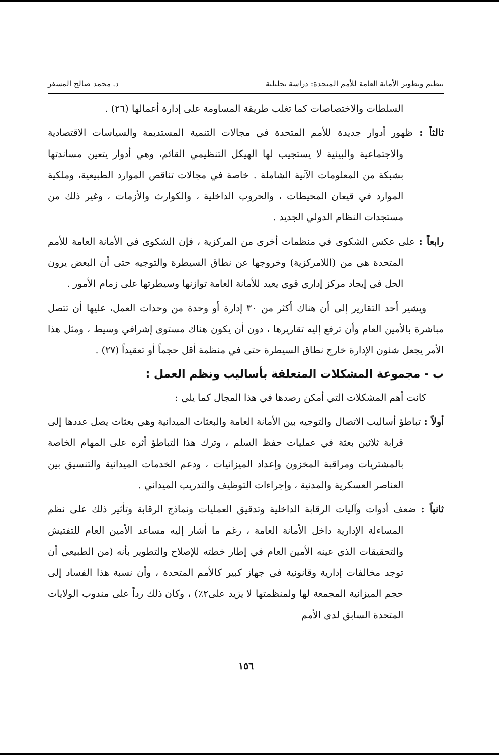تنظيم وتطوير الأمانة العامة للأمم المتحدة: دراسة تحليلية د. محمد صالح المسفر
السلطات والاختصاصات كما تغلب طريقة المساومة على إدارة أعمالها (٢٦) .
ثالثاً : ظهور أدوار جديدة للأمم المتحدة في مجالات التنمية المستديمة والسياسات الاقتصادية والاجتماعية والبيئية لا يستجيب لها الهيكل التنظيمي القائم، وهي أدوار يتعين مساندتها بشبكة من المعلومات الآنية الشاملة . خاصة في مجالات تناقص الموارد الطبيعية، وملكية الموارد في قيعان المحيطات ، والحروب الداخلية ، والكوارث والأزمات ، وغير ذلك من مستجدات النظام الدولي الجديد .
رابعاً : على عكس الشكوى في منظمات أخرى من المركزية ، فإن الشكوى في الأمانة العامة للأمم المتحدة هي من (اللامركزية) وخروجها عن نطاق السيطرة والتوجيه حتى أن البعض يرون الحل في إيجاد مركز إداري قوي يعيد للأمانة العامة توازنها وسيطرتها على زمام الأمور .
ويشير أحد التقارير إلى أن هناك أكثر من ٣٠ إدارة أو وحدة من وحدات العمل، عليها أن تتصل مباشرة بالأمين العام وأن ترفع إليه تقاريرها ، دون أن يكون هناك مستوى إشرافي وسيط ، ومثل هذا الأمر يجعل شئون الإدارة خارج نطاق السيطرة حتى في منظمة أقل حجماً أو تعقيداً (٢٧) .
ب - مجموعة المشكلات المتعلقة بأساليب ونظم العمل :
كانت أهم المشكلات التي أمكن رصدها في هذا المجال كما يلي :
أولاً : تباطؤ أساليب الاتصال والتوجيه بين الأمانة العامة والبعثات الميدانية وهي بعثات يصل عددها إلى قرابة ثلاثين بعثة في عمليات حفظ السلم ، وترك هذا التباطؤ أثره على المهام الخاصة بالمشتريات ومراقبة المخزون وإعداد الميزانيات ، ودعم الخدمات الميدانية والتنسيق بين العناصر العسكرية والمدنية ، وإجراءات التوظيف والتدريب الميداني .
ثانياً : ضعف أدوات وآليات الرقابة الداخلية وتدقيق العمليات ونماذج الرقابة وتأثير ذلك على نظم المساءلة الإدارية داخل الأمانة العامة ، رغم ما أشار إليه مساعد الأمين العام للتفتيش والتحقيقات الذي عينه الأمين العام في إطار خطته للإصلاح والتطوير بأنه (من الطبيعي أن توجد مخالفات إدارية وقانونية في جهاز كبير كالأمم المتحدة ، وأن نسبة هذا الفساد إلى حجم الميزانية المجمعة لها ولمنظمتها لا يزيد على٢٪) ، وكان ذلك رداً على مندوب الولايات المتحدة السابق لدى الأمم
١٥٦